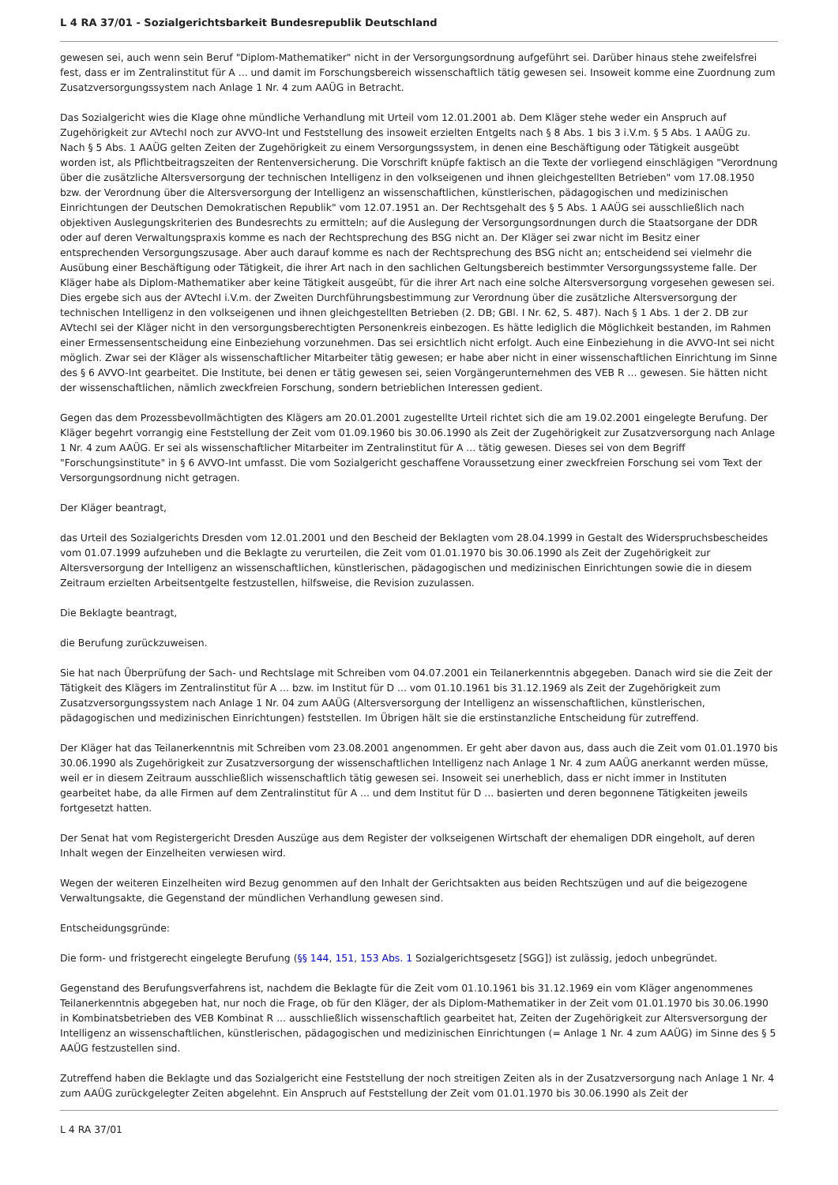L 4 RA 37/01 - Sozialgerichtsbarkeit Bundesrepublik Deutschland
gewesen sei, auch wenn sein Beruf "Diplom-Mathematiker" nicht in der Versorgungsordnung aufgeführt sei. Darüber hinaus stehe zweifelsfrei fest, dass er im Zentralinstitut für A ... und damit im Forschungsbereich wissenschaftlich tätig gewesen sei. Insoweit komme eine Zuordnung zum Zusatzversorgungssystem nach Anlage 1 Nr. 4 zum AAÜG in Betracht.
Das Sozialgericht wies die Klage ohne mündliche Verhandlung mit Urteil vom 12.01.2001 ab. Dem Kläger stehe weder ein Anspruch auf Zugehörigkeit zur AVtechI noch zur AVVO-Int und Feststellung des insoweit erzielten Entgelts nach § 8 Abs. 1 bis 3 i.V.m. § 5 Abs. 1 AAÜG zu. Nach § 5 Abs. 1 AAÜG gelten Zeiten der Zugehörigkeit zu einem Versorgungssystem, in denen eine Beschäftigung oder Tätigkeit ausgeübt worden ist, als Pflichtbeitragszeiten der Rentenversicherung. Die Vorschrift knüpfe faktisch an die Texte der vorliegend einschlägigen "Verordnung über die zusätzliche Altersversorgung der technischen Intelligenz in den volkseigenen und ihnen gleichgestellten Betrieben" vom 17.08.1950 bzw. der Verordnung über die Altersversorgung der Intelligenz an wissenschaftlichen, künstlerischen, pädagogischen und medizinischen Einrichtungen der Deutschen Demokratischen Republik" vom 12.07.1951 an. Der Rechtsgehalt des § 5 Abs. 1 AAÜG sei ausschließlich nach objektiven Auslegungskriterien des Bundesrechts zu ermitteln; auf die Auslegung der Versorgungsordnungen durch die Staatsorgane der DDR oder auf deren Verwaltungspraxis komme es nach der Rechtsprechung des BSG nicht an. Der Kläger sei zwar nicht im Besitz einer entsprechenden Versorgungszusage. Aber auch darauf komme es nach der Rechtsprechung des BSG nicht an; entscheidend sei vielmehr die Ausübung einer Beschäftigung oder Tätigkeit, die ihrer Art nach in den sachlichen Geltungsbereich bestimmter Versorgungssysteme falle. Der Kläger habe als Diplom-Mathematiker aber keine Tätigkeit ausgeübt, für die ihrer Art nach eine solche Altersversorgung vorgesehen gewesen sei. Dies ergebe sich aus der AVtechI i.V.m. der Zweiten Durchführungsbestimmung zur Verordnung über die zusätzliche Altersversorgung der technischen Intelligenz in den volkseigenen und ihnen gleichgestellten Betrieben (2. DB; GBl. I Nr. 62, S. 487). Nach § 1 Abs. 1 der 2. DB zur AVtechI sei der Kläger nicht in den versorgungsberechtigten Personenkreis einbezogen. Es hätte lediglich die Möglichkeit bestanden, im Rahmen einer Ermessensentscheidung eine Einbeziehung vorzunehmen. Das sei ersichtlich nicht erfolgt. Auch eine Einbeziehung in die AVVO-Int sei nicht möglich. Zwar sei der Kläger als wissenschaftlicher Mitarbeiter tätig gewesen; er habe aber nicht in einer wissenschaftlichen Einrichtung im Sinne des § 6 AVVO-Int gearbeitet. Die Institute, bei denen er tätig gewesen sei, seien Vorgängerunternehmen des VEB R ... gewesen. Sie hätten nicht der wissenschaftlichen, nämlich zweckfreien Forschung, sondern betrieblichen Interessen gedient.
Gegen das dem Prozessbevollmächtigten des Klägers am 20.01.2001 zugestellte Urteil richtet sich die am 19.02.2001 eingelegte Berufung. Der Kläger begehrt vorrangig eine Feststellung der Zeit vom 01.09.1960 bis 30.06.1990 als Zeit der Zugehörigkeit zur Zusatzversorgung nach Anlage 1 Nr. 4 zum AAÜG. Er sei als wissenschaftlicher Mitarbeiter im Zentralinstitut für A ... tätig gewesen. Dieses sei von dem Begriff "Forschungsinstitute" in § 6 AVVO-Int umfasst. Die vom Sozialgericht geschaffene Voraussetzung einer zweckfreien Forschung sei vom Text der Versorgungsordnung nicht getragen.
Der Kläger beantragt,
das Urteil des Sozialgerichts Dresden vom 12.01.2001 und den Bescheid der Beklagten vom 28.04.1999 in Gestalt des Widerspruchsbescheides vom 01.07.1999 aufzuheben und die Beklagte zu verurteilen, die Zeit vom 01.01.1970 bis 30.06.1990 als Zeit der Zugehörigkeit zur Altersversorgung der Intelligenz an wissenschaftlichen, künstlerischen, pädagogischen und medizinischen Einrichtungen sowie die in diesem Zeitraum erzielten Arbeitsentgelte festzustellen, hilfsweise, die Revision zuzulassen.
Die Beklagte beantragt,
die Berufung zurückzuweisen.
Sie hat nach Überprüfung der Sach- und Rechtslage mit Schreiben vom 04.07.2001 ein Teilanerkenntnis abgegeben. Danach wird sie die Zeit der Tätigkeit des Klägers im Zentralinstitut für A ... bzw. im Institut für D ... vom 01.10.1961 bis 31.12.1969 als Zeit der Zugehörigkeit zum Zusatzversorgungssystem nach Anlage 1 Nr. 04 zum AAÜG (Altersversorgung der Intelligenz an wissenschaftlichen, künstlerischen, pädagogischen und medizinischen Einrichtungen) feststellen. Im Übrigen hält sie die erstinstanzliche Entscheidung für zutreffend.
Der Kläger hat das Teilanerkenntnis mit Schreiben vom 23.08.2001 angenommen. Er geht aber davon aus, dass auch die Zeit vom 01.01.1970 bis 30.06.1990 als Zugehörigkeit zur Zusatzversorgung der wissenschaftlichen Intelligenz nach Anlage 1 Nr. 4 zum AAÜG anerkannt werden müsse, weil er in diesem Zeitraum ausschließlich wissenschaftlich tätig gewesen sei. Insoweit sei unerheblich, dass er nicht immer in Instituten gearbeitet habe, da alle Firmen auf dem Zentralinstitut für A ... und dem Institut für D ... basierten und deren begonnene Tätigkeiten jeweils fortgesetzt hatten.
Der Senat hat vom Registergericht Dresden Auszüge aus dem Register der volkseigenen Wirtschaft der ehemaligen DDR eingeholt, auf deren Inhalt wegen der Einzelheiten verwiesen wird.
Wegen der weiteren Einzelheiten wird Bezug genommen auf den Inhalt der Gerichtsakten aus beiden Rechtszügen und auf die beigezogene Verwaltungsakte, die Gegenstand der mündlichen Verhandlung gewesen sind.
Entscheidungsgründe:
Die form- und fristgerecht eingelegte Berufung (§§ 144, 151, 153 Abs. 1 Sozialgerichtsgesetz [SGG]) ist zulässig, jedoch unbegründet.
Gegenstand des Berufungsverfahrens ist, nachdem die Beklagte für die Zeit vom 01.10.1961 bis 31.12.1969 ein vom Kläger angenommenes Teilanerkenntnis abgegeben hat, nur noch die Frage, ob für den Kläger, der als Diplom-Mathematiker in der Zeit vom 01.01.1970 bis 30.06.1990 in Kombinatsbetrieben des VEB Kombinat R ... ausschließlich wissenschaftlich gearbeitet hat, Zeiten der Zugehörigkeit zur Altersversorgung der Intelligenz an wissenschaftlichen, künstlerischen, pädagogischen und medizinischen Einrichtungen (= Anlage 1 Nr. 4 zum AAÜG) im Sinne des § 5 AAÜG festzustellen sind.
Zutreffend haben die Beklagte und das Sozialgericht eine Feststellung der noch streitigen Zeiten als in der Zusatzversorgung nach Anlage 1 Nr. 4 zum AAÜG zurückgelegter Zeiten abgelehnt. Ein Anspruch auf Feststellung der Zeit vom 01.01.1970 bis 30.06.1990 als Zeit der
L 4 RA 37/01